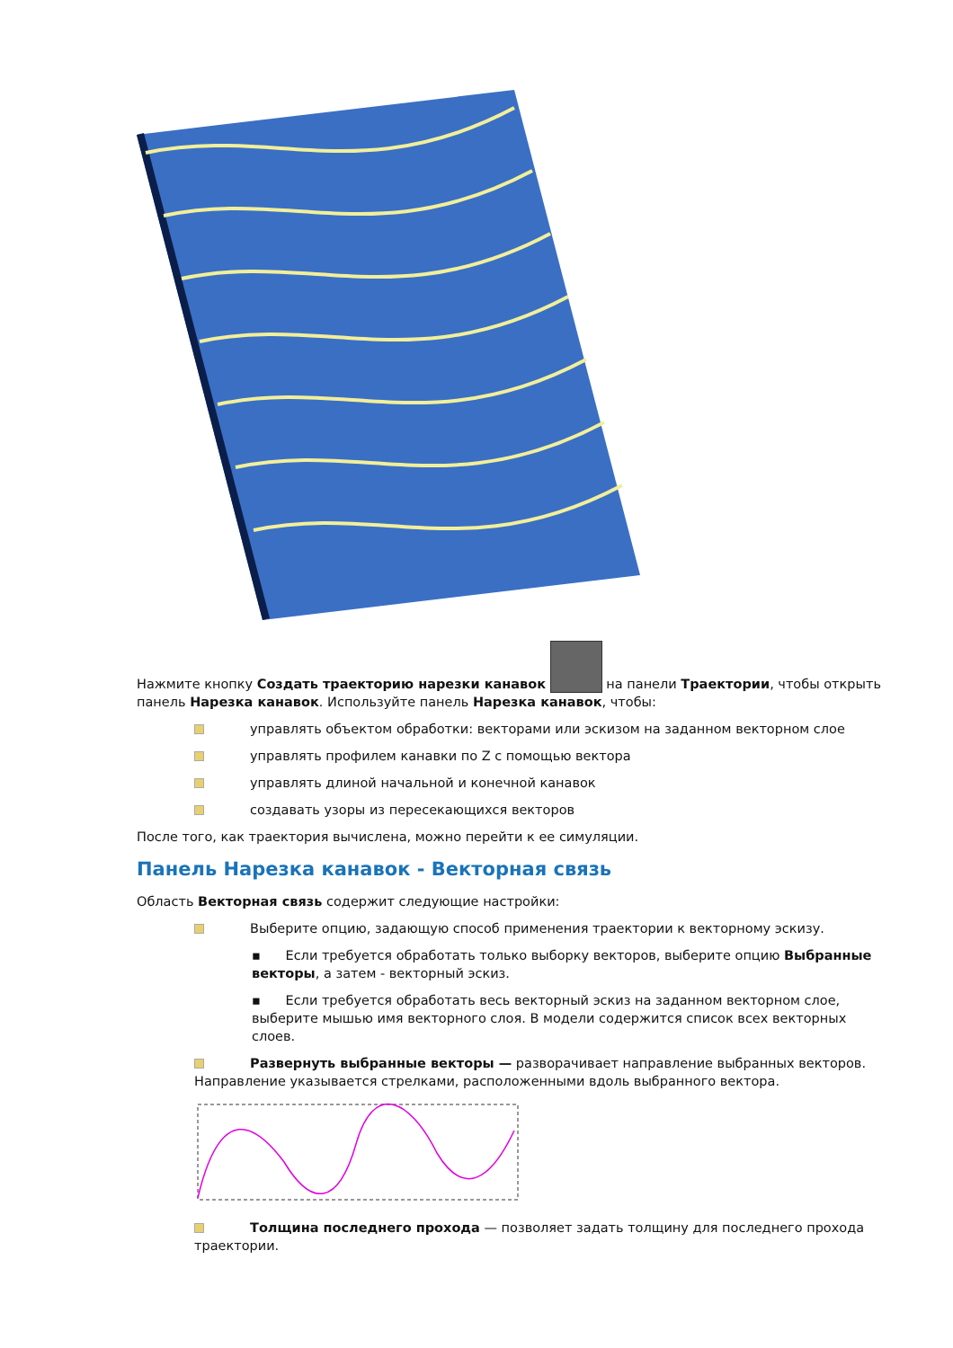Нажмите кнопку Создать траекторию нарезки канавок на панели Траектории, чтобы открыть панель Нарезка канавок. Используйте панель Нарезка канавок, чтобы:
управлять объектом обработки: векторами или эскизом на заданном векторном слое
управлять профилем канавки по Z с помощью вектора
управлять длиной начальной и конечной канавок
создавать узоры из пересекающихся векторов
После того, как траектория вычислена, можно перейти к ее симуляции.
Панель Нарезка канавок - Векторная связь
Область Векторная связь содержит следующие настройки:
Выберите опцию, задающую способ применения траектории к векторному эскизу.
▪ Если требуется обработать только выборку векторов, выберите опцию Выбранные векторы, а затем - векторный эскиз.
▪ Если требуется обработать весь векторный эскиз на заданном векторном слое, выберите мышью имя векторного слоя. В модели содержится список всех векторных слоев.
Развернуть выбранные векторы — разворачивает направление выбранных векторов. Направление указывается стрелками, расположенными вдоль выбранного вектора.
Толщина последнего прохода — позволяет задать толщину для последнего прохода траектории.